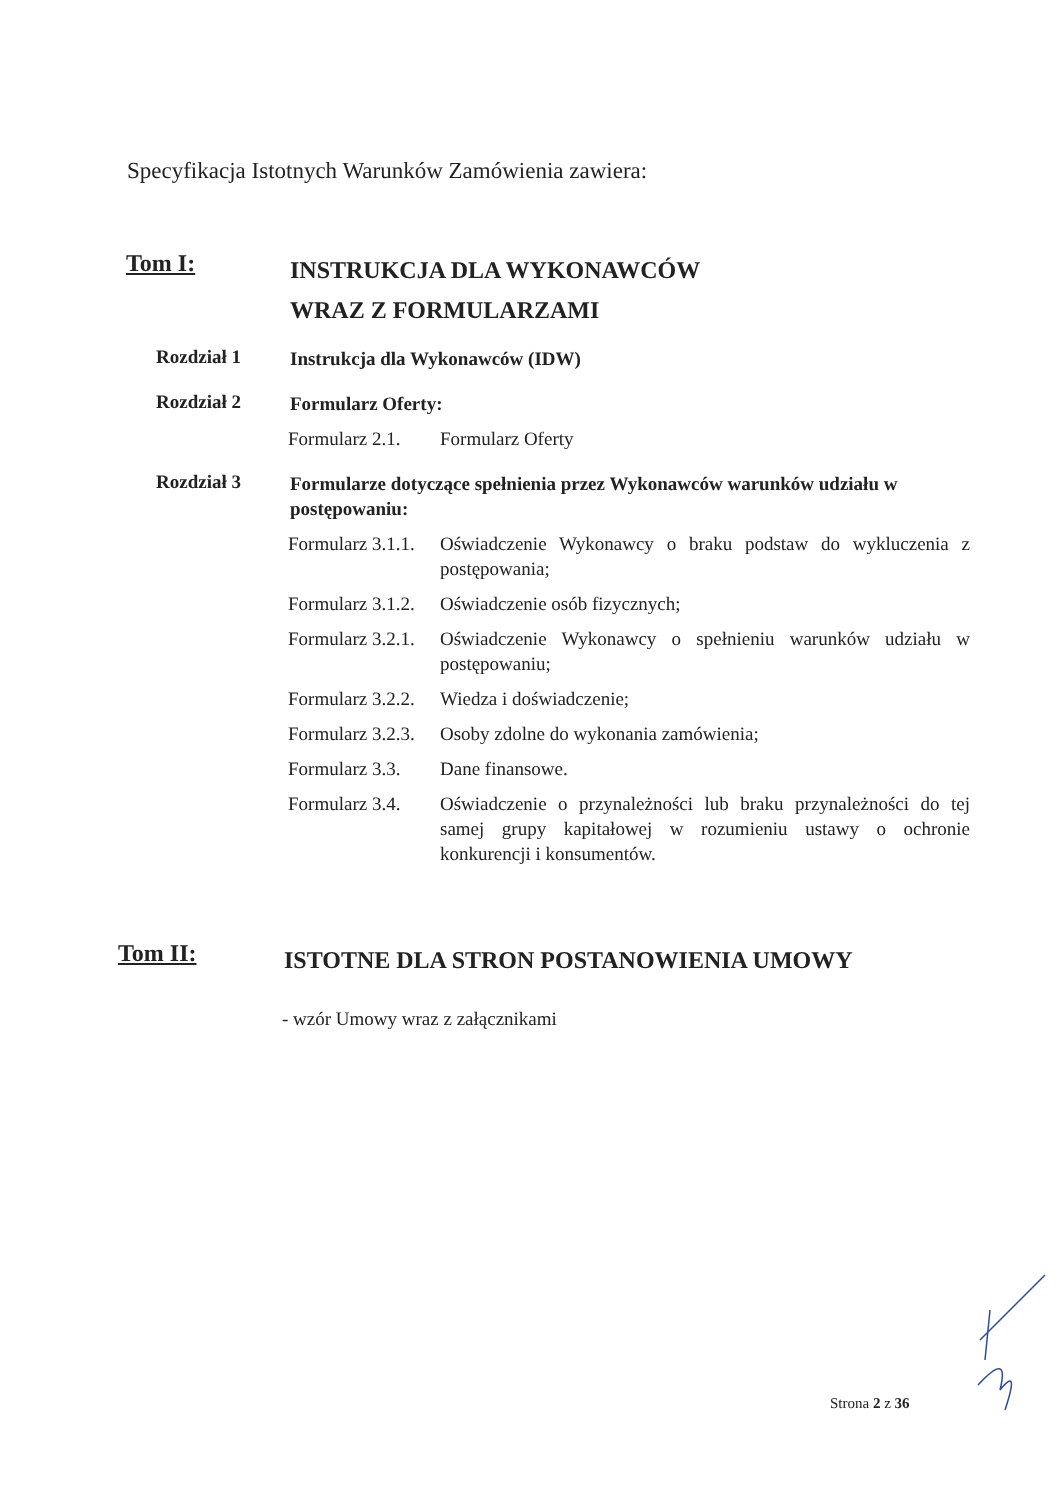Specyfikacja Istotnych Warunków Zamówienia zawiera:
Tom I:
INSTRUKCJA DLA WYKONAWCÓW
WRAZ Z FORMULARZAMI
Rozdział 1
Instrukcja dla Wykonawców (IDW)
Rozdział 2
Formularz Oferty:
Formularz 2.1.
Formularz Oferty
Rozdział 3
Formularze dotyczące spełnienia przez Wykonawców warunków udziału w postępowaniu:
Formularz 3.1.1.
Oświadczenie Wykonawcy o braku podstaw do wykluczenia z postępowania;
Formularz 3.1.2.
Oświadczenie osób fizycznych;
Formularz 3.2.1.
Oświadczenie Wykonawcy o spełnieniu warunków udziału w postępowaniu;
Formularz 3.2.2.
Wiedza i doświadczenie;
Formularz 3.2.3.
Osoby zdolne do wykonania zamówienia;
Formularz 3.3.
Dane finansowe.
Formularz 3.4.
Oświadczenie o przynależności lub braku przynależności do tej samej grupy kapitałowej w rozumieniu ustawy o ochronie konkurencji i konsumentów.
Tom II:
ISTOTNE DLA STRON POSTANOWIENIA UMOWY
- wzór Umowy wraz z załącznikami
Strona 2 z 36